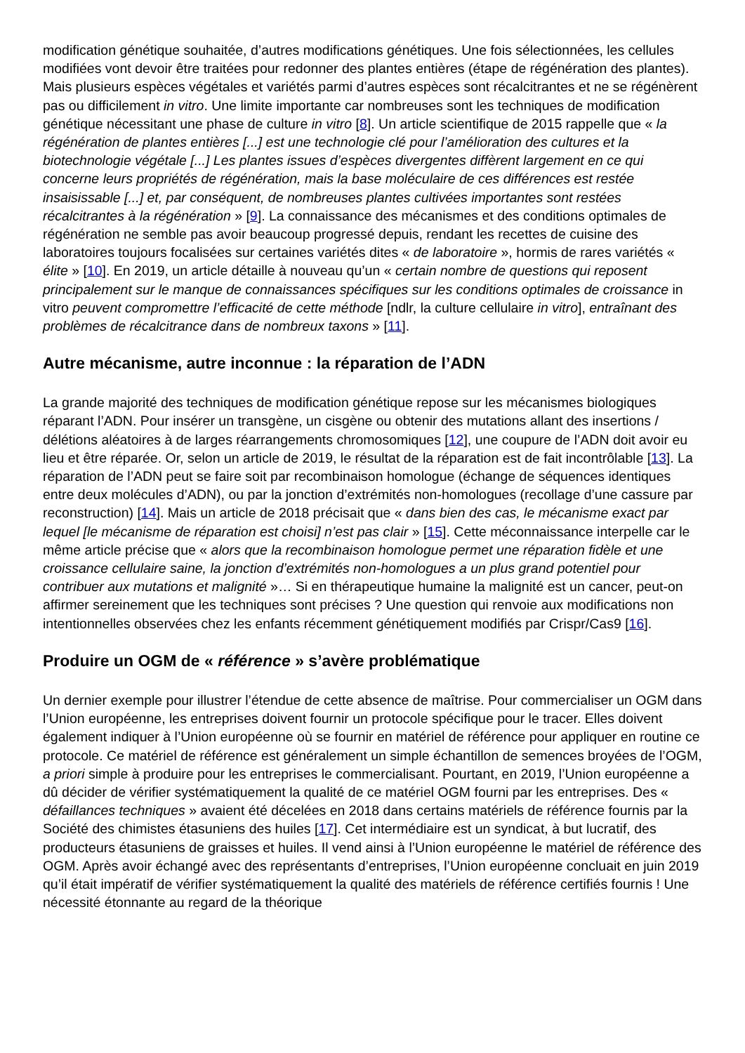modification génétique souhaitée, d’autres modifications génétiques. Une fois sélectionnées, les cellules modifiées vont devoir être traitées pour redonner des plantes entières (étape de régénération des plantes). Mais plusieurs espèces végétales et variétés parmi d’autres espèces sont récalcitrantes et ne se régénèrent pas ou difficilement in vitro. Une limite importante car nombreuses sont les techniques de modification génétique nécessitant une phase de culture in vitro [8]. Un article scientifique de 2015 rappelle que « la régénération de plantes entières [...] est une technologie clé pour l’amélioration des cultures et la biotechnologie végétale [...] Les plantes issues d’espèces divergentes diffèrent largement en ce qui concerne leurs propriétés de régénération, mais la base moléculaire de ces différences est restée insaisissable [...] et, par conséquent, de nombreuses plantes cultivées importantes sont restées récalcitrantes à la régénération » [9]. La connaissance des mécanismes et des conditions optimales de régénération ne semble pas avoir beaucoup progressé depuis, rendant les recettes de cuisine des laboratoires toujours focalisées sur certaines variétés dites « de laboratoire », hormis de rares variétés « élite » [10]. En 2019, un article détaille à nouveau qu’un « certain nombre de questions qui reposent principalement sur le manque de connaissances spécifiques sur les conditions optimales de croissance in vitro peuvent compromettre l’efficacité de cette méthode [ndlr, la culture cellulaire in vitro], entraînant des problèmes de récalcitrance dans de nombreux taxons » [11].
Autre mécanisme, autre inconnue : la réparation de l’ADN
La grande majorité des techniques de modification génétique repose sur les mécanismes biologiques réparant l’ADN. Pour insérer un transgène, un cisgène ou obtenir des mutations allant des insertions / délétions aléatoires à de larges réarrangements chromosomiques [12], une coupure de l’ADN doit avoir eu lieu et être réparée. Or, selon un article de 2019, le résultat de la réparation est de fait incontrôlable [13]. La réparation de l’ADN peut se faire soit par recombinaison homologue (échange de séquences identiques entre deux molécules d’ADN), ou par la jonction d’extrémités non-homologues (recollage d’une cassure par reconstruction) [14]. Mais un article de 2018 précisait que « dans bien des cas, le mécanisme exact par lequel [le mécanisme de réparation est choisi] n’est pas clair » [15]. Cette méconnaissance interpelle car le même article précise que « alors que la recombinaison homologue permet une réparation fidèle et une croissance cellulaire saine, la jonction d’extrémités non-homologues a un plus grand potentiel pour contribuer aux mutations et malignité »… Si en thérapeutique humaine la malignité est un cancer, peut-on affirmer sereinement que les techniques sont précises ? Une question qui renvoie aux modifications non intentionnelles observées chez les enfants récemment génétiquement modifiés par Crispr/Cas9 [16].
Produire un OGM de « référence » s’avère problématique
Un dernier exemple pour illustrer l’étendue de cette absence de maîtrise. Pour commercialiser un OGM dans l’Union européenne, les entreprises doivent fournir un protocole spécifique pour le tracer. Elles doivent également indiquer à l’Union européenne où se fournir en matériel de référence pour appliquer en routine ce protocole. Ce matériel de référence est généralement un simple échantillon de semences broyées de l’OGM, a priori simple à produire pour les entreprises le commercialisant. Pourtant, en 2019, l’Union européenne a dû décider de vérifier systématiquement la qualité de ce matériel OGM fourni par les entreprises. Des « défaillances techniques » avaient été décelées en 2018 dans certains matériels de référence fournis par la Société des chimistes étasuniens des huiles [17]. Cet intermédiaire est un syndicat, à but lucratif, des producteurs étasuniens de graisses et huiles. Il vend ainsi à l’Union européenne le matériel de référence des OGM. Après avoir échangé avec des représentants d’entreprises, l’Union européenne concluait en juin 2019 qu’il était impératif de vérifier systématiquement la qualité des matériels de référence certifiés fournis ! Une nécessité étonnante au regard de la théorique